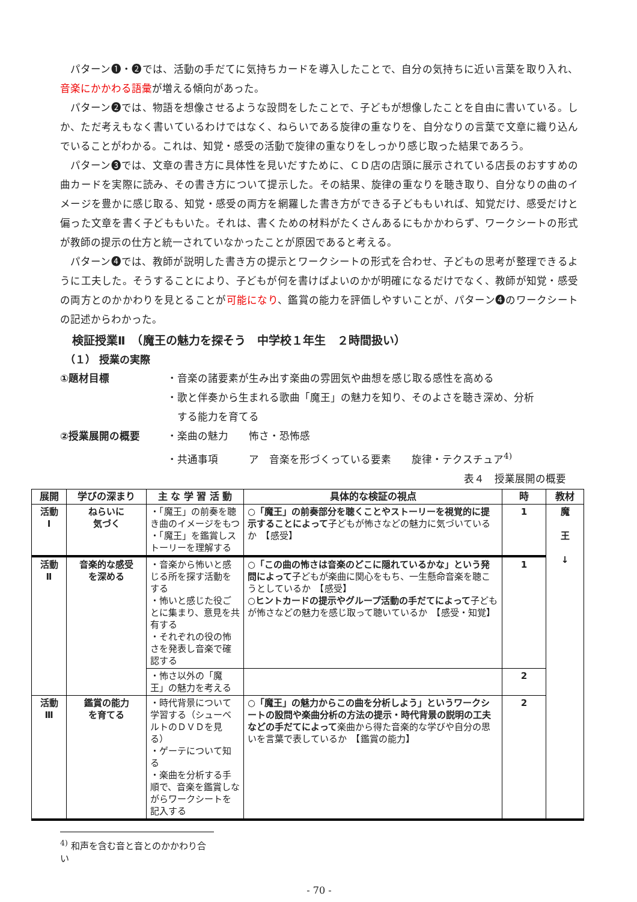パターン❶・❷では、活動の手だてに気持ちカードを導入したことで、自分の気持ちに近い言葉を取り入れ、音楽にかかわる語彙が増える傾向があった。
パターン❷では、物語を想像させるような設問をしたことで、子どもが想像したことを自由に書いている。しか、ただ考えもなく書いているわけではなく、ねらいである旋律の重なりを、自分なりの言葉で文章に織り込んでいることがわかる。これは、知覚・感受の活動で旋律の重なりをしっかり感じ取った結果であろう。
パターン❸では、文章の書き方に具体性を見いだすために、ＣＤ店の店頭に展示されている店長のおすすめの曲カードを実際に読み、その書き方について提示した。その結果、旋律の重なりを聴き取り、自分なりの曲のイメージを豊かに感じ取る、知覚・感受の両方を網羅した書き方ができる子どももいれば、知覚だけ、感受だけと偏った文章を書く子どももいた。それは、書くための材料がたくさんあるにもかかわらず、ワークシートの形式が教師の提示の仕方と統一されていなかったことが原因であると考える。
パターン❹では、教師が説明した書き方の提示とワークシートの形式を合わせ、子どもの思考が整理できるように工夫した。そうすることにより、子どもが何を書けばよいのかが明確になるだけでなく、教師が知覚・感受の両方とのかかわりを見とることが可能になり、鑑賞の能力を評価しやすいことが、パターン❹のワークシートの記述からわかった。
検証授業Ⅱ　（魔王の魅力を探そう　中学校１年生　２時間扱い）
（１） 授業の実際
①題材目標 ・音楽の諸要素が生み出す楽曲の雰囲気や曲想を感じ取る感性を高める
・歌と伴奏から生まれる歌曲「魔王」の魅力を知り、そのよさを聴き深め、分析
　する能力を育てる
②授業展開の概要 ・楽曲の魅力　　怖さ・恐怖感
・共通事項　　　ア　音楽を形づくっている要素　　旋律・テクスチュア<sup>4)</sup>
表４　授業展開の概要
| 展開 | 学びの深まり | 主 な 学 習 活 動 | 具体的な検証の視点 | 時 | 教材 |
| --- | --- | --- | --- | --- | --- |
| 活動 Ⅰ | ねらいに 気づく | ・「魔王」の前奏を聴き曲のイメージをもつ ・「魔王」を鑑賞しストーリーを理解する | ○「魔王」の前奏部分を聴くことやストーリーを視覚的に提示することによって 子どもが怖さなどの魅力に気づいているか 【感受】 | 1 | 魔 王 ↓ |
| 活動 Ⅱ | 音楽的な感受 を深める | ・音楽から怖いと感じる所を探す活動をする ・怖いと感じた役ごとに集まり、意見を共有する ・それぞれの役の怖さを発表し音楽で確認する | ○「この曲の怖さは音楽のどこに隠れているかな」という発問によって 子どもが楽曲に関心をもち、一生懸命音楽を聴こうとしているか 【感受】 ○ヒントカードの提示やグループ活動の手だてによって 子どもが怖さなどの魅力を感じ取って聴いているか 【感受・知覚】 | 1 | |
| | | ・怖さ以外の「魔王」の魅力を考える | | 2 | |
| 活動 Ⅲ | 鑑賞の能力 を育てる | ・時代背景について学習する（シューベルトのＤＶＤを見る） ・ゲーテについて知る ・楽曲を分析する手順で、音楽を鑑賞しながらワークシートを記入する | ○「魔王」の魅力からこの曲を分析しよう」というワークシートの設問や楽曲分析の方法の提示・時代背景の説明の工夫などの手だてによって 楽曲から得た音楽的な学びや自分の思いを言葉で表しているか 【鑑賞の能力】 | 2 | |
<sup>4)</sup> 和声を含む音と音とのかかわり合い
- 70 -